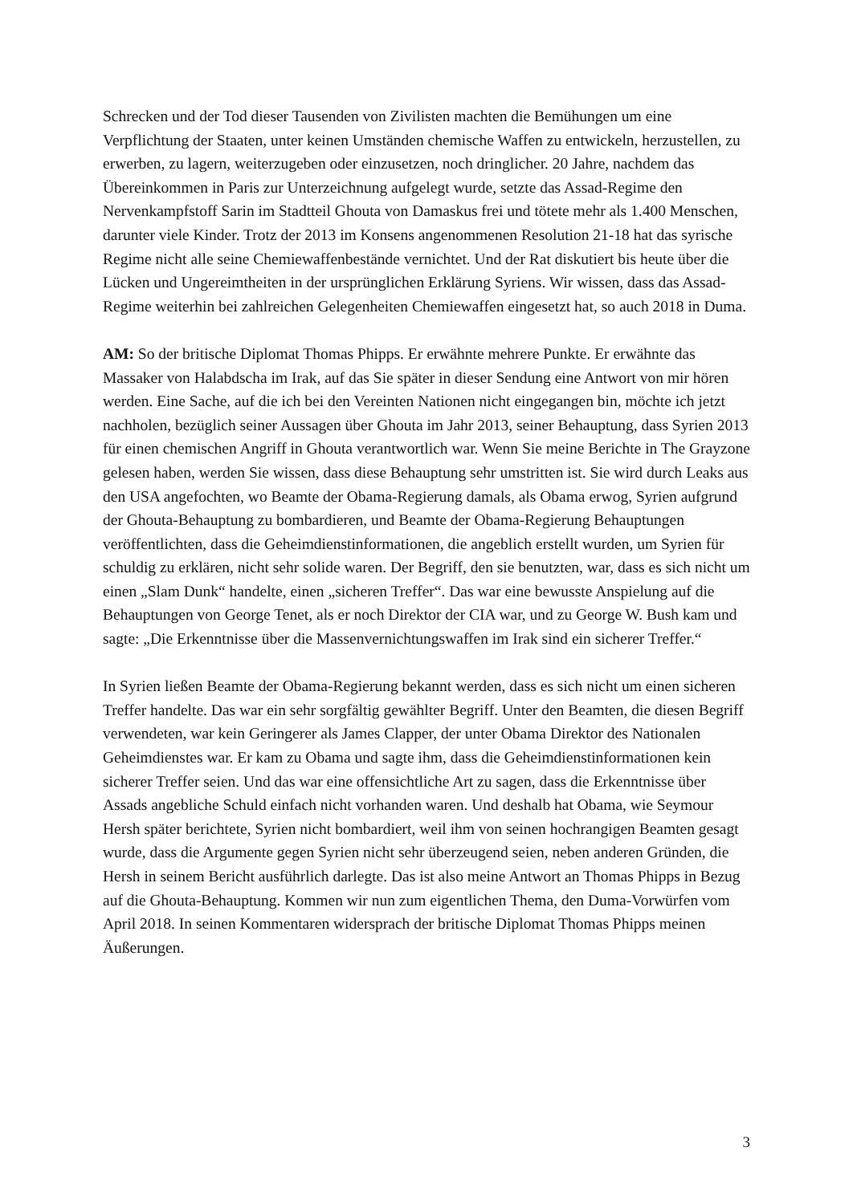Schrecken und der Tod dieser Tausenden von Zivilisten machten die Bemühungen um eine Verpflichtung der Staaten, unter keinen Umständen chemische Waffen zu entwickeln, herzustellen, zu erwerben, zu lagern, weiterzugeben oder einzusetzen, noch dringlicher. 20 Jahre, nachdem das Übereinkommen in Paris zur Unterzeichnung aufgelegt wurde, setzte das Assad-Regime den Nervenkampfstoff Sarin im Stadtteil Ghouta von Damaskus frei und tötete mehr als 1.400 Menschen, darunter viele Kinder. Trotz der 2013 im Konsens angenommenen Resolution 21-18 hat das syrische Regime nicht alle seine Chemiewaffenbestände vernichtet. Und der Rat diskutiert bis heute über die Lücken und Ungereimtheiten in der ursprünglichen Erklärung Syriens. Wir wissen, dass das Assad-Regime weiterhin bei zahlreichen Gelegenheiten Chemiewaffen eingesetzt hat, so auch 2018 in Duma.
AM: So der britische Diplomat Thomas Phipps. Er erwähnte mehrere Punkte. Er erwähnte das Massaker von Halabdscha im Irak, auf das Sie später in dieser Sendung eine Antwort von mir hören werden. Eine Sache, auf die ich bei den Vereinten Nationen nicht eingegangen bin, möchte ich jetzt nachholen, bezüglich seiner Aussagen über Ghouta im Jahr 2013, seiner Behauptung, dass Syrien 2013 für einen chemischen Angriff in Ghouta verantwortlich war. Wenn Sie meine Berichte in The Grayzone gelesen haben, werden Sie wissen, dass diese Behauptung sehr umstritten ist. Sie wird durch Leaks aus den USA angefochten, wo Beamte der Obama-Regierung damals, als Obama erwog, Syrien aufgrund der Ghouta-Behauptung zu bombardieren, und Beamte der Obama-Regierung Behauptungen veröffentlichten, dass die Geheimdienstinformationen, die angeblich erstellt wurden, um Syrien für schuldig zu erklären, nicht sehr solide waren. Der Begriff, den sie benutzten, war, dass es sich nicht um einen „Slam Dunk“ handelte, einen „sicheren Treffer“. Das war eine bewusste Anspielung auf die Behauptungen von George Tenet, als er noch Direktor der CIA war, und zu George W. Bush kam und sagte: „Die Erkenntnisse über die Massenvernichtungswaffen im Irak sind ein sicherer Treffer.“
In Syrien ließen Beamte der Obama-Regierung bekannt werden, dass es sich nicht um einen sicheren Treffer handelte. Das war ein sehr sorgfältig gewählter Begriff. Unter den Beamten, die diesen Begriff verwendeten, war kein Geringerer als James Clapper, der unter Obama Direktor des Nationalen Geheimdienstes war. Er kam zu Obama und sagte ihm, dass die Geheimdienstinformationen kein sicherer Treffer seien. Und das war eine offensichtliche Art zu sagen, dass die Erkenntnisse über Assads angebliche Schuld einfach nicht vorhanden waren. Und deshalb hat Obama, wie Seymour Hersh später berichtete, Syrien nicht bombardiert, weil ihm von seinen hochrangigen Beamten gesagt wurde, dass die Argumente gegen Syrien nicht sehr überzeugend seien, neben anderen Gründen, die Hersh in seinem Bericht ausführlich darlegte. Das ist also meine Antwort an Thomas Phipps in Bezug auf die Ghouta-Behauptung. Kommen wir nun zum eigentlichen Thema, den Duma-Vorwürfen vom April 2018. In seinen Kommentaren widersprach der britische Diplomat Thomas Phipps meinen Äußerungen.
3